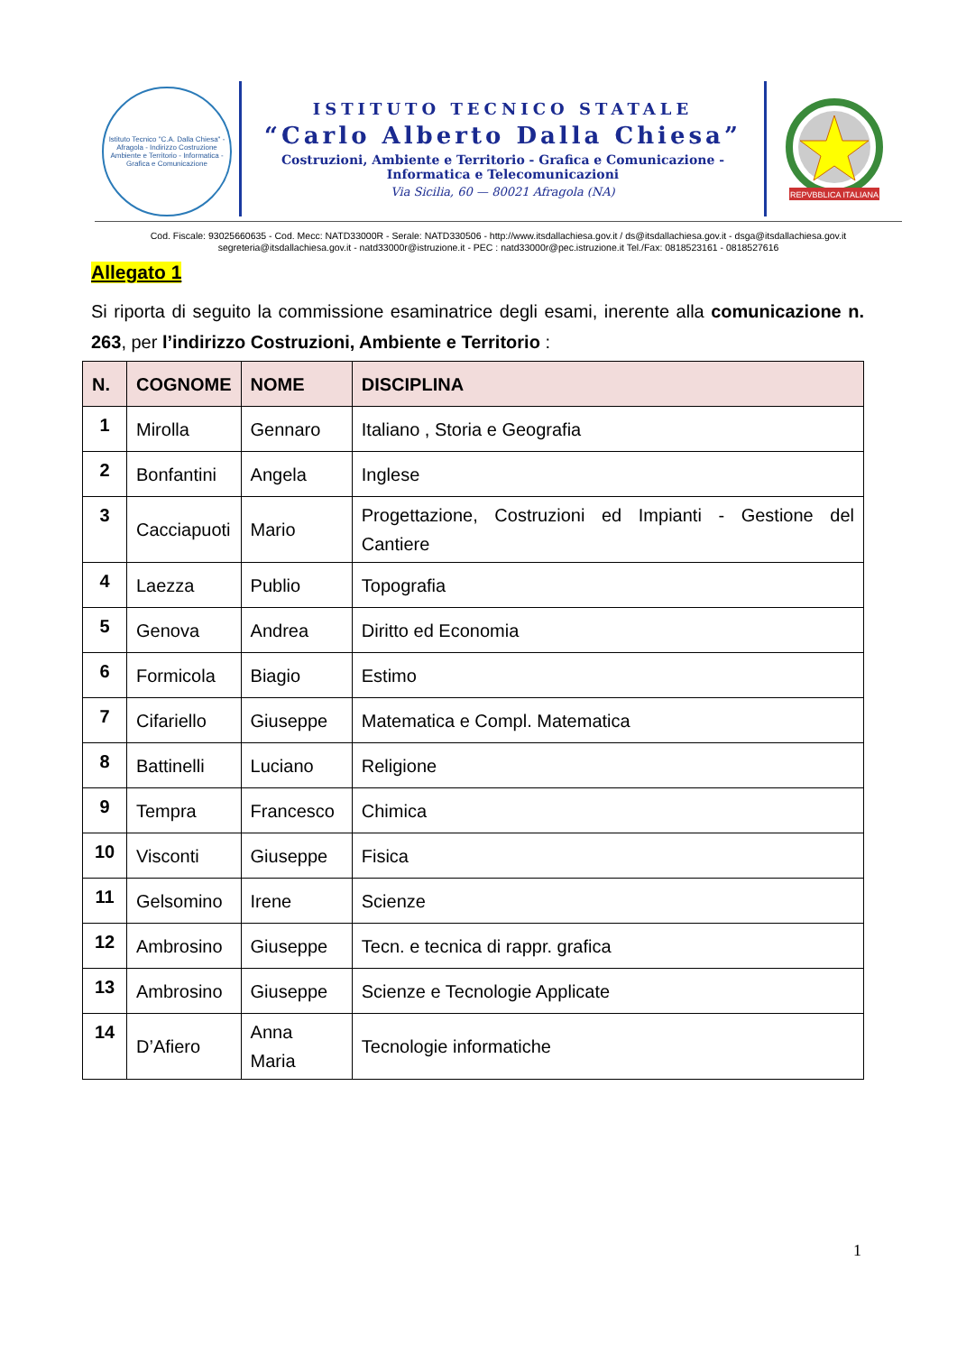Istituto Tecnico "C.A. Dalla Chiesa" - Afragola - Indirizzo Costruzione Ambiente e Territorio - Informatica - Grafica e Comunicazione
ISTITUTO TECNICO STATALE
“Carlo Alberto Dalla Chiesa”
Costruzioni, Ambiente e Territorio - Grafica e Comunicazione -
Informatica e Telecomunicazioni
Via Sicilia, 60 — 80021 Afragola (NA)
REPVBBLICA ITALIANA
Cod. Fiscale: 93025660635 - Cod. Mecc: NATD33000R - Serale: NATD330506 - http://www.itsdallachiesa.gov.it / ds@itsdallachiesa.gov.it - dsga@itsdallachiesa.gov.it
segreteria@itsdallachiesa.gov.it - natd33000r@istruzione.it - PEC : natd33000r@pec.istruzione.it Tel./Fax: 0818523161 - 0818527616
Allegato 1
Si riporta di seguito la commissione esaminatrice degli esami, inerente alla comunicazione n. 263, per l’indirizzo Costruzioni, Ambiente e Territorio :
| N. | COGNOME | NOME | DISCIPLINA |
| --- | --- | --- | --- |
| 1 | Mirolla | Gennaro | Italiano , Storia e Geografia |
| 2 | Bonfantini | Angela | Inglese |
| 3 | Cacciapuoti | Mario | Progettazione, Costruzioni ed Impianti - Gestione del Cantiere |
| 4 | Laezza | Publio | Topografia |
| 5 | Genova | Andrea | Diritto ed Economia |
| 6 | Formicola | Biagio | Estimo |
| 7 | Cifariello | Giuseppe | Matematica e Compl. Matematica |
| 8 | Battinelli | Luciano | Religione |
| 9 | Tempra | Francesco | Chimica |
| 10 | Visconti | Giuseppe | Fisica |
| 11 | Gelsomino | Irene | Scienze |
| 12 | Ambrosino | Giuseppe | Tecn. e tecnica di rappr. grafica |
| 13 | Ambrosino | Giuseppe | Scienze e Tecnologie Applicate |
| 14 | D’Afiero | Anna Maria | Tecnologie informatiche |
1